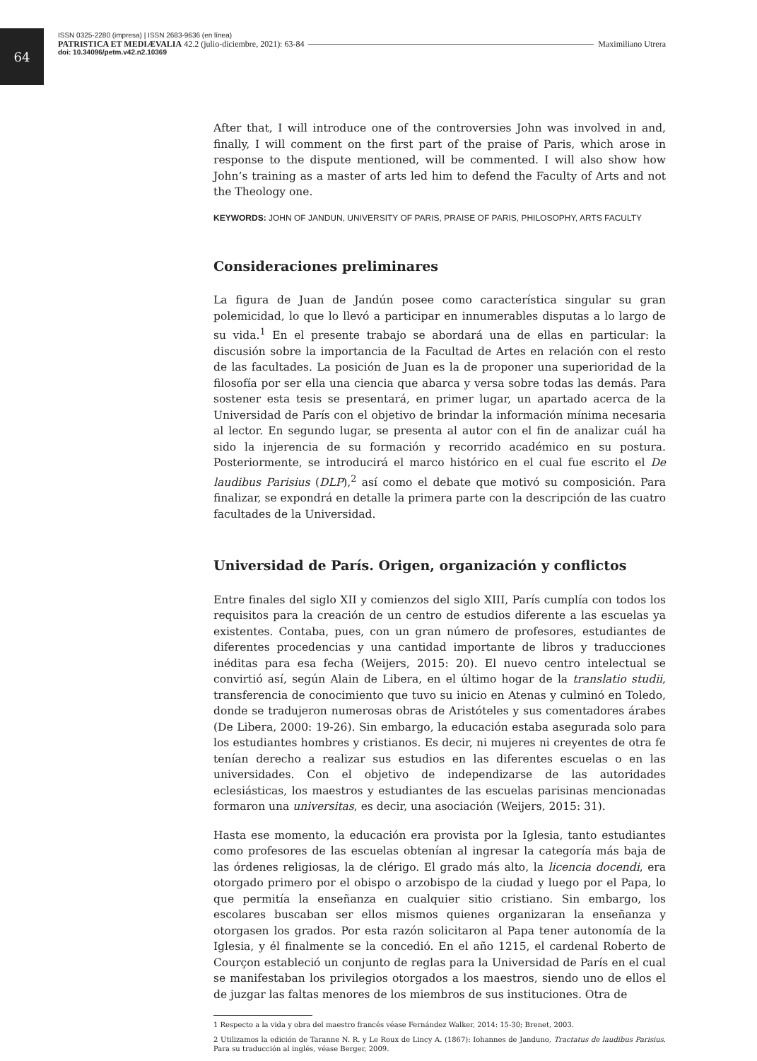64
ISSN 0325-2280 (impresa) | ISSN 2683-9636 (en línea)
PATRISTICA ET MEDIÆVALIA 42.2 (julio-diciembre, 2021): 63-84 Maximiliano Utrera
doi: 10.34096/petm.v42.n2.10369
After that, I will introduce one of the controversies John was involved in and, finally, I will comment on the first part of the praise of Paris, which arose in response to the dispute mentioned, will be commented. I will also show how John’s training as a master of arts led him to defend the Faculty of Arts and not the Theology one.
KEYWORDS: JOHN OF JANDUN, UNIVERSITY OF PARIS, PRAISE OF PARIS, PHILOSOPHY, ARTS FACULTY
Consideraciones preliminares
La figura de Juan de Jandún posee como característica singular su gran polemicidad, lo que lo llevó a participar en innumerables disputas a lo largo de su vida.<sup>1</sup> En el presente trabajo se abordará una de ellas en particular: la discusión sobre la importancia de la Facultad de Artes en relación con el resto de las facultades. La posición de Juan es la de proponer una superioridad de la filosofía por ser ella una ciencia que abarca y versa sobre todas las demás. Para sostener esta tesis se presentará, en primer lugar, un apartado acerca de la Universidad de París con el objetivo de brindar la información mínima necesaria al lector. En segundo lugar, se presenta al autor con el fin de analizar cuál ha sido la injerencia de su formación y recorrido académico en su postura. Posteriormente, se introducirá el marco histórico en el cual fue escrito el De laudibus Parisius (DLP),<sup>2</sup> así como el debate que motivó su composición. Para finalizar, se expondrá en detalle la primera parte con la descripción de las cuatro facultades de la Universidad.
Universidad de París. Origen, organización y conflictos
Entre finales del siglo XII y comienzos del siglo XIII, París cumplía con todos los requisitos para la creación de un centro de estudios diferente a las escuelas ya existentes. Contaba, pues, con un gran número de profesores, estudiantes de diferentes procedencias y una cantidad importante de libros y traducciones inéditas para esa fecha (Weijers, 2015: 20). El nuevo centro intelectual se convirtió así, según Alain de Libera, en el último hogar de la translatio studii, transferencia de conocimiento que tuvo su inicio en Atenas y culminó en Toledo, donde se tradujeron numerosas obras de Aristóteles y sus comentadores árabes (De Libera, 2000: 19-26). Sin embargo, la educación estaba asegurada solo para los estudiantes hombres y cristianos. Es decir, ni mujeres ni creyentes de otra fe tenían derecho a realizar sus estudios en las diferentes escuelas o en las universidades. Con el objetivo de independizarse de las autoridades eclesiásticas, los maestros y estudiantes de las escuelas parisinas mencionadas formaron una universitas, es decir, una asociación (Weijers, 2015: 31).
Hasta ese momento, la educación era provista por la Iglesia, tanto estudiantes como profesores de las escuelas obtenían al ingresar la categoría más baja de las órdenes religiosas, la de clérigo. El grado más alto, la licencia docendi, era otorgado primero por el obispo o arzobispo de la ciudad y luego por el Papa, lo que permitía la enseñanza en cualquier sitio cristiano. Sin embargo, los escolares buscaban ser ellos mismos quienes organizaran la enseñanza y otorgasen los grados. Por esta razón solicitaron al Papa tener autonomía de la Iglesia, y él finalmente se la concedió. En el año 1215, el cardenal Roberto de Courçon estableció un conjunto de reglas para la Universidad de París en el cual se manifestaban los privilegios otorgados a los maestros, siendo uno de ellos el de juzgar las faltas menores de los miembros de sus instituciones. Otra de
1 Respecto a la vida y obra del maestro francés véase Fernández Walker, 2014: 15-30; Brenet, 2003.
2 Utilizamos la edición de Taranne N. R. y Le Roux de Lincy A. (1867): Iohannes de Janduno, Tractatus de laudibus Parisius. Para su traducción al inglés, véase Berger, 2009.